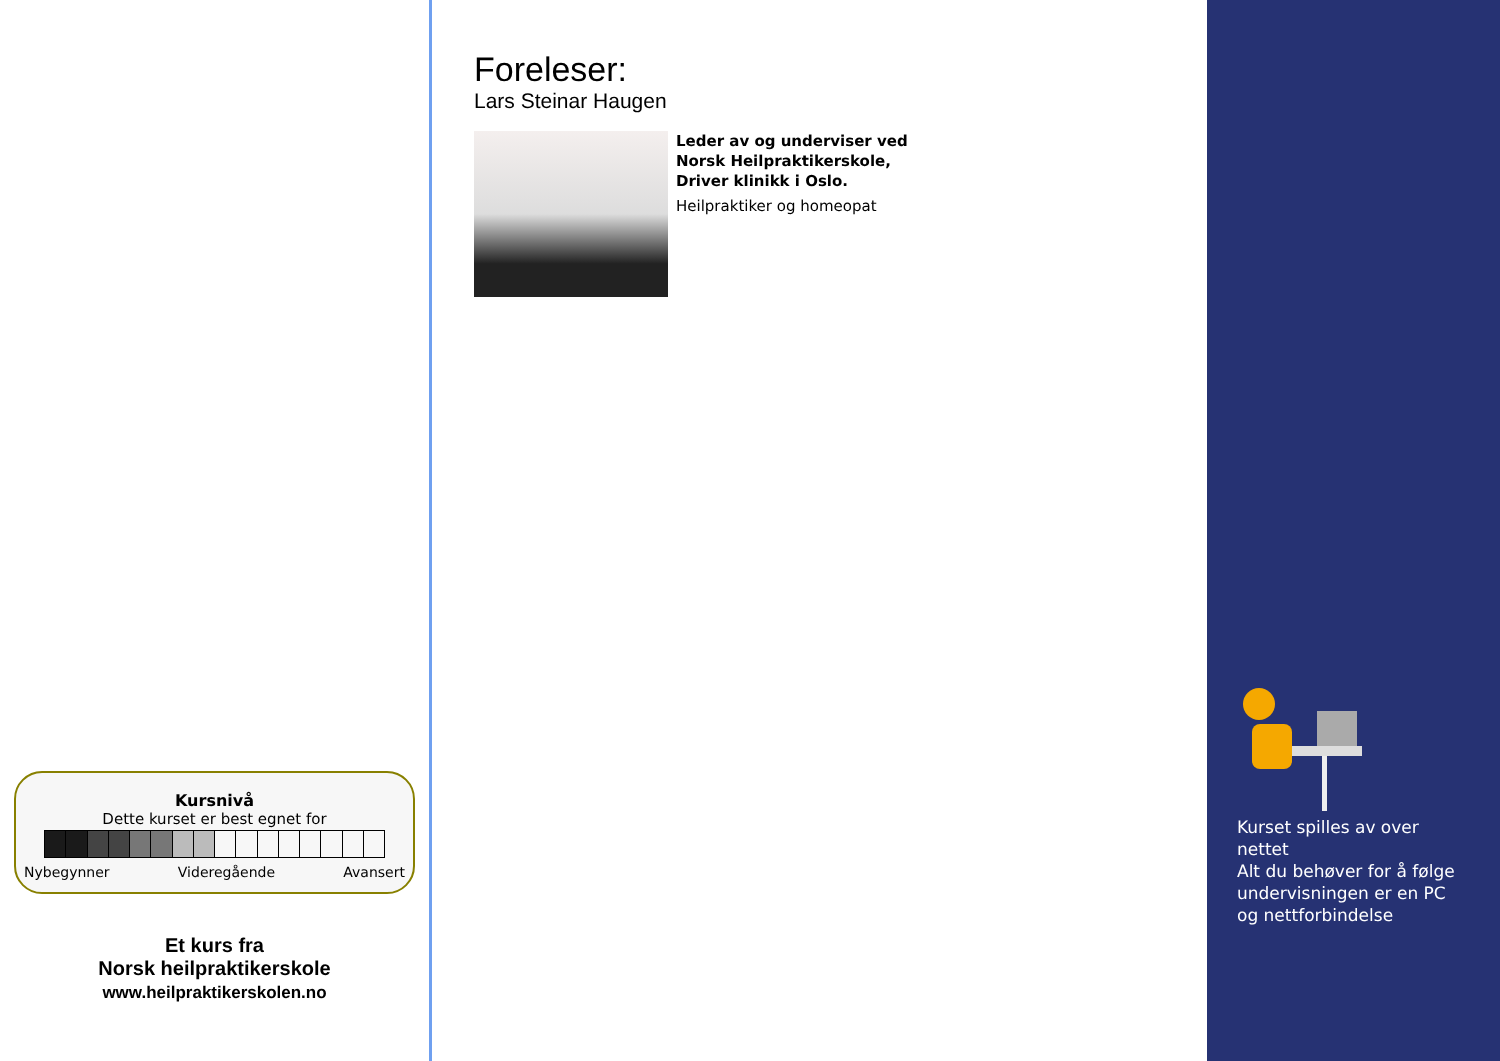Kursnivå
Dette kurset er best egnet for
Nybegynner Videregående Avansert
Et kurs fra
Norsk heilpraktikerskole
www.heilpraktikerskolen.no
Foreleser:
Lars Steinar Haugen
Leder av og underviser ved
Norsk Heilpraktikerskole,
Driver klinikk i Oslo.
Heilpraktiker og homeopat
Kurset spilles av over nettet
Alt du behøver for å følge undervisningen er en PC og nettforbindelse